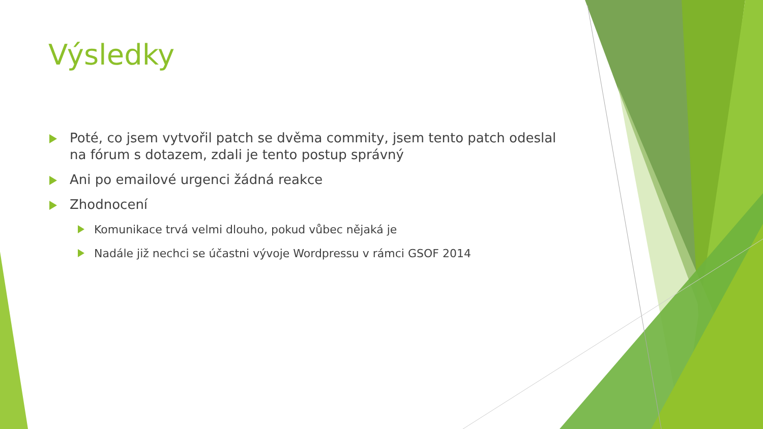Výsledky
Poté, co jsem vytvořil patch se dvěma commity, jsem tento patch odeslal na fórum s dotazem, zdali je tento postup správný
Ani po emailové urgenci žádná reakce
Zhodnocení
Komunikace trvá velmi dlouho, pokud vůbec nějaká je
Nadále již nechci se účastni vývoje Wordpressu v rámci GSOF 2014